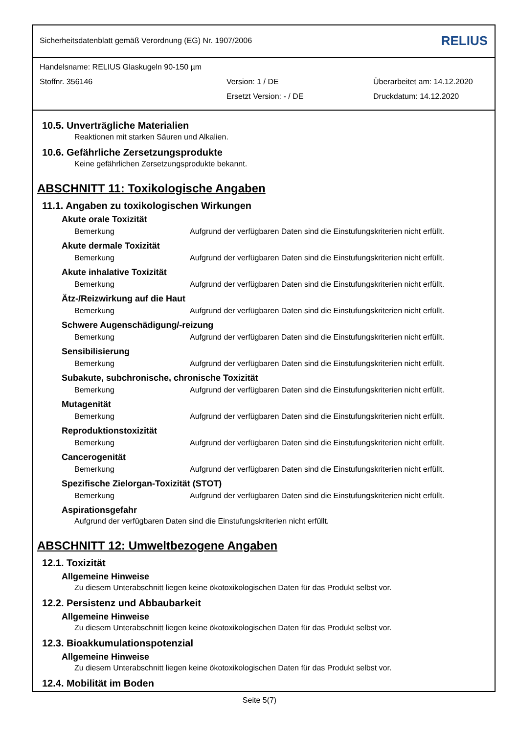Sicherheitsdatenblatt gemäß Verordnung (EG) Nr. 1907/2006 RELIUS
Handelsname: RELIUS Glaskugeln 90-150 µm
Stoffnr. 356146 Version: 1 / DE Überarbeitet am: 14.12.2020
Ersetzt Version: - / DE Druckdatum: 14.12.2020
10.5. Unverträgliche Materialien
Reaktionen mit starken Säuren und Alkalien.
10.6. Gefährliche Zersetzungsprodukte
Keine gefährlichen Zersetzungsprodukte bekannt.
ABSCHNITT 11: Toxikologische Angaben
11.1. Angaben zu toxikologischen Wirkungen
Akute orale Toxizität
Bemerkung Aufgrund der verfügbaren Daten sind die Einstufungskriterien nicht erfüllt.
Akute dermale Toxizität
Bemerkung Aufgrund der verfügbaren Daten sind die Einstufungskriterien nicht erfüllt.
Akute inhalative Toxizität
Bemerkung Aufgrund der verfügbaren Daten sind die Einstufungskriterien nicht erfüllt.
Ätz-/Reizwirkung auf die Haut
Bemerkung Aufgrund der verfügbaren Daten sind die Einstufungskriterien nicht erfüllt.
Schwere Augenschädigung/-reizung
Bemerkung Aufgrund der verfügbaren Daten sind die Einstufungskriterien nicht erfüllt.
Sensibilisierung
Bemerkung Aufgrund der verfügbaren Daten sind die Einstufungskriterien nicht erfüllt.
Subakute, subchronische, chronische Toxizität
Bemerkung Aufgrund der verfügbaren Daten sind die Einstufungskriterien nicht erfüllt.
Mutagenität
Bemerkung Aufgrund der verfügbaren Daten sind die Einstufungskriterien nicht erfüllt.
Reproduktionstoxizität
Bemerkung Aufgrund der verfügbaren Daten sind die Einstufungskriterien nicht erfüllt.
Cancerogenität
Bemerkung Aufgrund der verfügbaren Daten sind die Einstufungskriterien nicht erfüllt.
Spezifische Zielorgan-Toxizität (STOT)
Bemerkung Aufgrund der verfügbaren Daten sind die Einstufungskriterien nicht erfüllt.
Aspirationsgefahr
Aufgrund der verfügbaren Daten sind die Einstufungskriterien nicht erfüllt.
ABSCHNITT 12: Umweltbezogene Angaben
12.1. Toxizität
Allgemeine Hinweise
Zu diesem Unterabschnitt liegen keine ökotoxikologischen Daten für das Produkt selbst vor.
12.2. Persistenz und Abbaubarkeit
Allgemeine Hinweise
Zu diesem Unterabschnitt liegen keine ökotoxikologischen Daten für das Produkt selbst vor.
12.3. Bioakkumulationspotenzial
Allgemeine Hinweise
Zu diesem Unterabschnitt liegen keine ökotoxikologischen Daten für das Produkt selbst vor.
12.4. Mobilität im Boden
Seite 5(7)